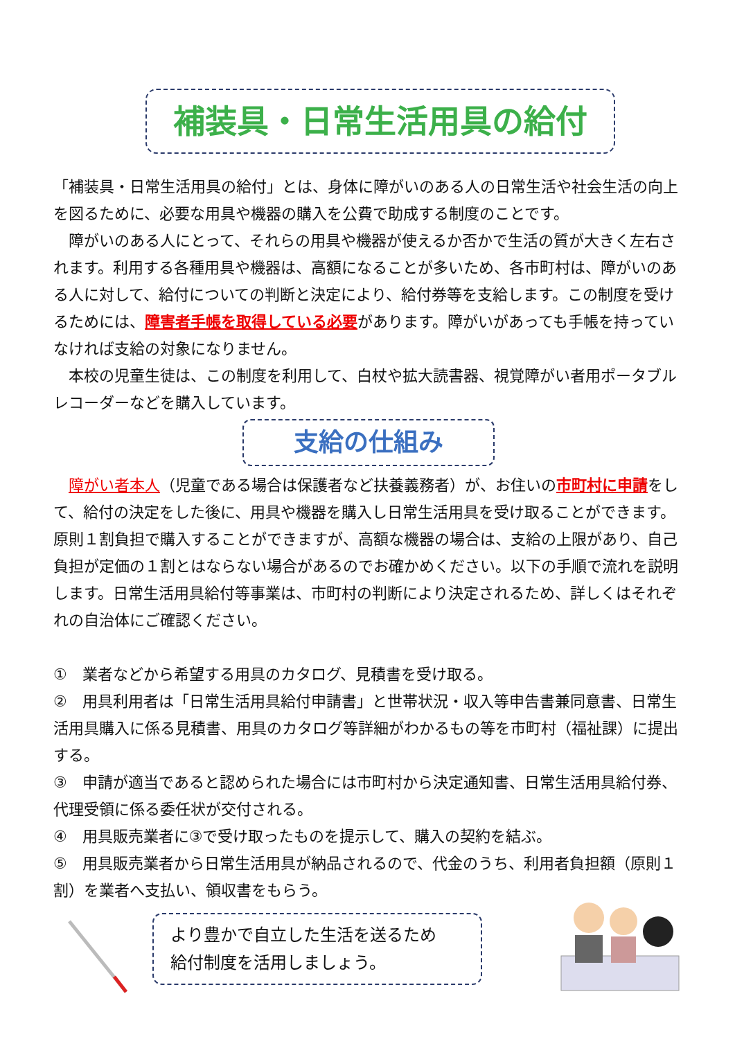補装具・日常生活用具の給付
「補装具・日常生活用具の給付」とは、身体に障がいのある人の日常生活や社会生活の向上を図るために、必要な用具や機器の購入を公費で助成する制度のことです。
　障がいのある人にとって、それらの用具や機器が使えるか否かで生活の質が大きく左右されます。利用する各種用具や機器は、高額になることが多いため、各市町村は、障がいのある人に対して、給付についての判断と決定により、給付券等を支給します。この制度を受けるためには、障害者手帳を取得している必要があります。障がいがあっても手帳を持っていなければ支給の対象になりません。
　本校の児童生徒は、この制度を利用して、白杖や拡大読書器、視覚障がい者用ポータブルレコーダーなどを購入しています。
支給の仕組み
　障がい者本人（児童である場合は保護者など扶養義務者）が、お住いの市町村に申請をして、給付の決定をした後に、用具や機器を購入し日常生活用具を受け取ることができます。原則１割負担で購入することができますが、高額な機器の場合は、支給の上限があり、自己負担が定価の１割とはならない場合があるのでお確かめください。以下の手順で流れを説明します。日常生活用具給付等事業は、市町村の判断により決定されるため、詳しくはそれぞれの自治体にご確認ください。
①　業者などから希望する用具のカタログ、見積書を受け取る。
②　用具利用者は「日常生活用具給付申請書」と世帯状況・収入等申告書兼同意書、日常生活用具購入に係る見積書、用具のカタログ等詳細がわかるもの等を市町村（福祉課）に提出する。
③　申請が適当であると認められた場合には市町村から決定通知書、日常生活用具給付券、代理受領に係る委任状が交付される。
④　用具販売業者に③で受け取ったものを提示して、購入の契約を結ぶ。
⑤　用具販売業者から日常生活用具が納品されるので、代金のうち、利用者負担額（原則１割）を業者へ支払い、領収書をもらう。
より豊かで自立した生活を送るため
給付制度を活用しましょう。